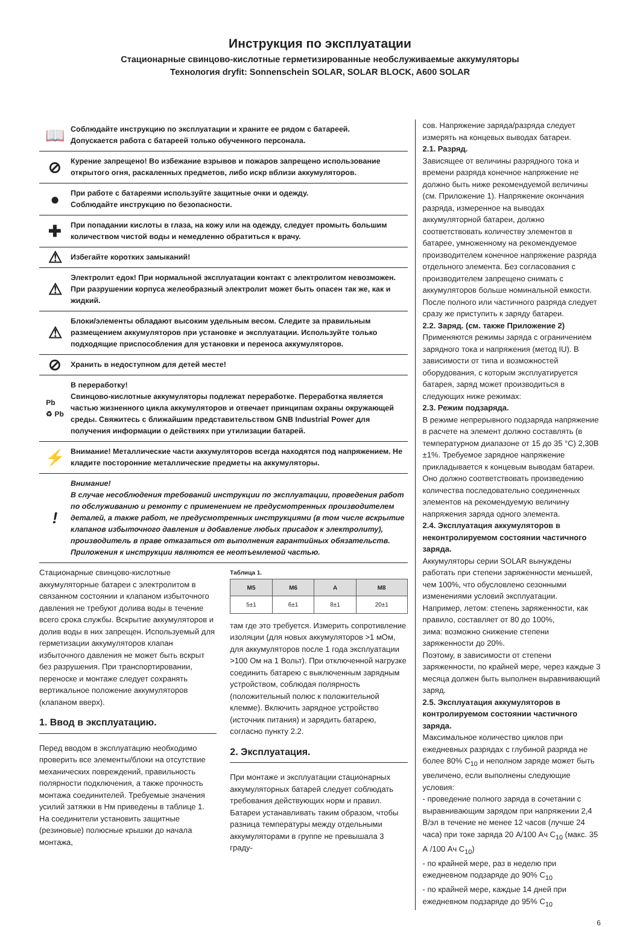Инструкция по эксплуатации
Стационарные свинцово-кислотные герметизированные необслуживаемые аккумуляторы
Технология dryfit: Sonnenschein SOLAR, SOLAR BLOCK, A600 SOLAR
📖
Соблюдайте инструкцию по эксплуатации и храните ее рядом с батареей.
Допускается работа с батареей только обученного персонала.
⊘
Курение запрещено! Во избежание взрывов и пожаров запрещено использование открытого огня, раскаленных предметов, либо искр вблизи аккумуляторов.
●
При работе с батареями используйте защитные очки и одежду.
Соблюдайте инструкцию по безопасности.
✚
При попадании кислоты в глаза, на кожу или на одежду, следует промыть большим количеством чистой воды и немедленно обратиться к врачу.
⚠
Избегайте коротких замыканий!
⚠
Электролит едок! При нормальной эксплуатации контакт с электролитом невозможен. При разрушении корпуса желеобразный электролит может быть опасен так же, как и жидкий.
⚠
Блоки/элементы обладают высоким удельным весом. Следите за правильным размещением аккумуляторов при установке и эксплуатации. Используйте только подходящие приспособления для установки и переноса аккумуляторов.
⊘
Хранить в недоступном для детей месте!
Pb
♻ Pb
В переработку!
Свинцово-кислотные аккумуляторы подлежат переработке. Переработка является частью жизненного цикла аккумуляторов и отвечает принципам охраны окружающей среды. Свяжитесь с ближайшим представительством GNB Industrial Power для получения информации о действиях при утилизации батарей.
⚡
Внимание! Металлические части аккумуляторов всегда находятся под напряжением. Не кладите посторонние металлические предметы на аккумуляторы.
!
Внимание!
В случае несоблюдения требований инструкции по эксплуатации, проведения работ по обслуживанию и ремонту с применением не предусмотренных производителем деталей, а также работ, не предусмотренных инструкциями (в том числе вскрытие клапанов избыточного давления и добавление любых присадок к электролиту), производитель в праве отказаться от выполнения гарантийных обязательств.
Приложения к инструкции являются ее неотъемлемой частью.
Стационарные свинцово-кислотные аккумуляторные батареи с электролитом в связанном состоянии и клапаном избыточного давления не требуют долива воды в течение всего срока службы. Вскрытие аккумуляторов и долив воды в них запрещен. Используемый для герметизации аккумуляторов клапан избыточного давления не может быть вскрыт без разрушения. При транспортировании, переноске и монтаже следует сохранять вертикальное положение аккумуляторов (клапаном вверх).
1. Ввод в эксплуатацию.
Перед вводом в эксплуатацию необходимо проверить все элементы/блоки на отсутствие механических повреждений, правильность полярности подключения, а также прочность монтажа соединителей. Требуемые значения усилий затяжки в Нм приведены в таблице 1.
На соединители установить защитные (резиновые) полюсные крышки до начала монтажа,
Таблица 1.
| M5 | M6 | A | M8 |
| --- | --- | --- | --- |
| 5±1 | 6±1 | 8±1 | 20±1 |
там где это требуется. Измерить сопротивление изоляции (для новых аккумуляторов >1 мОм, для аккумуляторов после 1 года эксплуатации >100 Ом на 1 Вольт). При отключенной нагрузке соединить батарею с выключенным зарядным устройством, соблюдая полярность (положительный полюс к положительной клемме). Включить зарядное устройство (источник питания) и зарядить батарею, согласно пункту 2.2.
2. Эксплуатация.
При монтаже и эксплуатации стационарных аккумуляторных батарей следует соблюдать требования действующих норм и правил. Батареи устанавливать таким образом, чтобы разница температуры между отдельными аккумуляторами в группе не превышала 3 граду-
сов. Напряжение заряда/разряда следует измерять на концевых выводах батареи.
2.1. Разряд.
Зависящее от величины разрядного тока и времени разряда конечное напряжение не должно быть ниже рекомендуемой величины (см. Приложение 1). Напряжение окончания разряда, измеренное на выводах аккумуляторной батареи, должно соответствовать количеству элементов в батарее, умноженному на рекомендуемое производителем конечное напряжение разряда отдельного элемента. Без согласования с производителем запрещено снимать с аккумуляторов больше номинальной емкости. После полного или частичного разряда следует сразу же приступить к заряду батареи.
2.2. Заряд. (см. также Приложение 2)
Применяются режимы заряда с ограничением зарядного тока и напряжения (метод IU). В зависимости от типа и возможностей оборудования, с которым эксплуатируется батарея, заряд может производиться в следующих ниже режимах:
2.3. Режим подзаряда.
В режиме непрерывного подзаряда напряжение в расчете на элемент должно составлять (в температурном диапазоне от 15 до 35 °C) 2,30В ±1%. Требуемое зарядное напряжение прикладывается к концевым выводам батареи. Оно должно соответствовать произведению количества последовательно соединенных элементов на рекомендуемую величину напряжения заряда одного элемента.
2.4. Эксплуатация аккумуляторов в неконтролируемом состоянии частичного заряда.
Аккумуляторы серии SOLAR вынуждены работать при степени заряженности меньшей, чем 100%, что обусловлено сезонными изменениями условий эксплуатации.
Например, летом: степень заряженности, как правило, составляет от 80 до 100%,
зима: возможно снижение степени заряженности до 20%.
Поэтому, в зависимости от степени заряженности, по крайней мере, через каждые 3 месяца должен быть выполнен выравнивающий заряд.
2.5. Эксплуатация аккумуляторов в контролируемом состоянии частичного заряда.
Максимальное количество циклов при ежедневных разрядах с глубиной разряда не более 80% C<sub>10</sub> и неполном заряде может быть увеличено, если выполнены следующие условия:
- проведение полного заряда в сочетании с выравнивающим зарядом при напряжении 2,4 В/эл в течение не менее 12 часов (лучше 24 часа) при токе заряда 20 А/100 Ач C<sub>10</sub> (макс. 35 А /100 Ач C<sub>10</sub>)
- по крайней мере, раз в неделю при ежедневном подзаряде до 90% C<sub>10</sub>
- по крайней мере, каждые 14 дней при ежедневном подзаряде до 95% C<sub>10</sub>
6